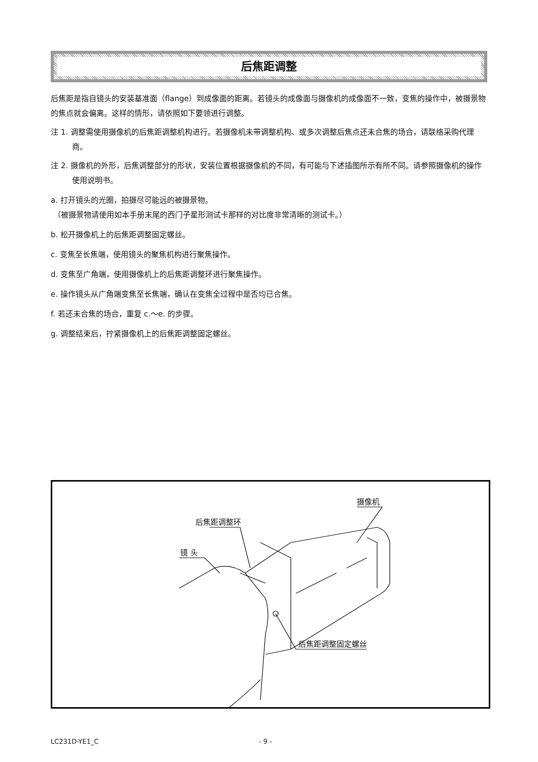后焦距调整
后焦距是指自镜头的安装基准面（flange）到成像面的距离。若镜头的成像面与摄像机的成像面不一致，变焦的操作中，被摄景物的焦点就会偏离。这样的情形，请依照如下要领进行调整。
注 1. 调整需使用摄像机的后焦距调整机构进行。若摄像机未带调整机构、或多次调整后焦点还未合焦的场合，请联络采购代理商。
注 2. 摄像机的外形，后焦调整部分的形状，安装位置根据摄像机的不同，有可能与下述插图所示有所不同。请参照摄像机的操作使用说明书。
a. 打开镜头的光圈，拍摄尽可能远的被摄景物。
（被摄景物请使用如本手册末尾的西门子星形测试卡那样的对比度非常清晰的测试卡。）
b. 松开摄像机上的后焦距调整固定螺丝。
c. 变焦至长焦端，使用镜头的聚焦机构进行聚焦操作。
d. 变焦至广角端，使用摄像机上的后焦距调整环进行聚焦操作。
e. 操作镜头从广角端变焦至长焦端，确认在变焦全过程中是否均已合焦。
f. 若还未合焦的场合，重复 c.～e. 的步骤。
g. 调整结束后，拧紧摄像机上的后焦距调整固定螺丝。
镜 头
后焦距调整环
摄像机
后焦距调整固定螺丝
LC231D-YE1_C - 9 -